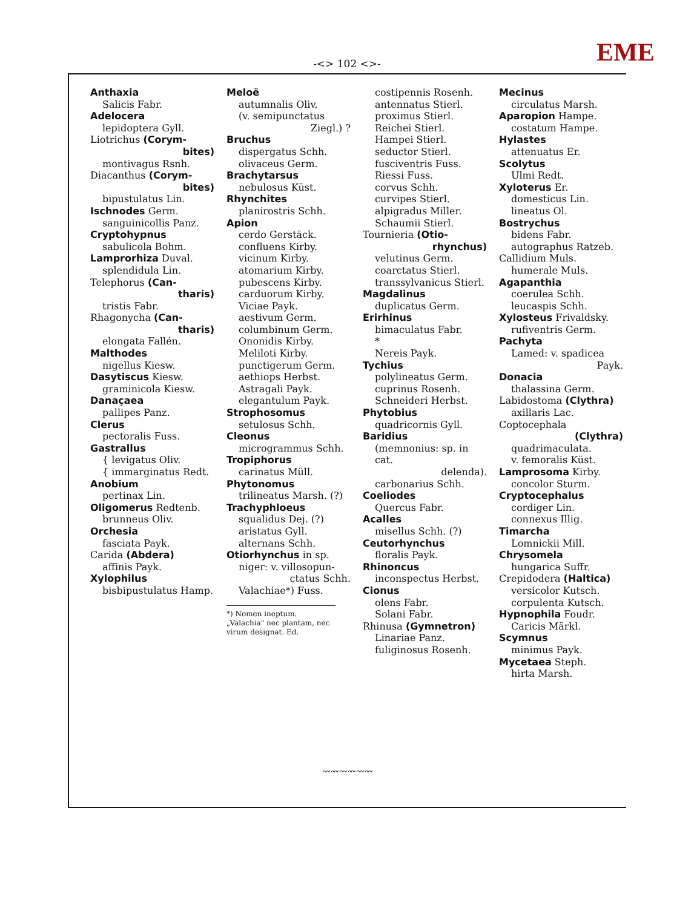EME
-<> 102 <>-
Anthaxia
Salicis Fabr.
Adelocera
lepidoptera Gyll.
Liotrichus (Corym-
bites)
montivagus Rsnh.
Diacanthus (Corym-
bites)
bipustulatus Lin.
Ischnodes Germ.
sanguinicollis Panz.
Cryptohypnus
sabulicola Bohm.
Lamprorhiza Duval.
splendidula Lin.
Telephorus (Can-
tharis)
tristis Fabr.
Rhagonycha (Can-
tharis)
elongata Fallén.
Malthodes
nigellus Kiesw.
Dasytiscus Kiesw.
graminicola Kiesw.
Danaçaea
pallipes Panz.
Clerus
pectoralis Fuss.
Gastrallus
{ levigatus Oliv.
{ immarginatus Redt.
Anobium
pertinax Lin.
Oligomerus Redtenb.
brunneus Oliv.
Orchesia
fasciata Payk.
Carida (Abdera)
affinis Payk.
Xylophilus
bisbipustulatus Hamp.
Meloë
autumnalis Oliv.
(v. semipunctatus
Ziegl.) ?
Bruchus
dispergatus Schh.
olivaceus Germ.
Brachytarsus
nebulosus Küst.
Rhynchites
planirostris Schh.
Apion
cerdo Gerstäck.
confluens Kirby.
vicinum Kirby.
atomarium Kirby.
pubescens Kirby.
carduorum Kirby.
Viciae Payk.
aestivum Germ.
columbinum Germ.
Ononidis Kirby.
Meliloti Kirby.
punctigerum Germ.
aethiops Herbst.
Astragali Payk.
elegantulum Payk.
Strophosomus
setulosus Schh.
Cleonus
microgrammus Schh.
Tropiphorus
carinatus Müll.
Phytonomus
trilineatus Marsh. (?)
Trachyphloeus
squalidus Dej. (?)
aristatus Gyll.
alternans Schh.
Otiorhynchus in sp.
niger: v. villosopun-
ctatus Schh.
Valachiae*) Fuss.
*) Nomen ineptum. „Valachia" nec plantam, nec virum designat. Ed.
costipennis Rosenh.
antennatus Stierl.
proximus Stierl.
Reichei Stierl.
Hampei Stierl.
seductor Stierl.
fusciventris Fuss.
Riessi Fuss.
corvus Schh.
curvipes Stierl.
alpigradus Miller.
Schaumii Stierl.
Tournieria (Otio-
rhynchus)
velutinus Germ.
coarctatus Stierl.
transsylvanicus Stierl.
Magdalinus
duplicatus Germ.
Erirhinus
bimaculatus Fabr.
*
Nereis Payk.
Tychius
polylineatus Germ.
cuprinus Rosenh.
Schneideri Herbst.
Phytobius
quadricornis Gyll.
Baridius
(memnonius: sp. in cat.
delenda).
carbonarius Schh.
Coeliodes
Quercus Fabr.
Acalles
misellus Schh. (?)
Ceutorhynchus
floralis Payk.
Rhinoncus
inconspectus Herbst.
Cionus
olens Fabr.
Solani Fabr.
Rhinusa (Gymnetron)
Linariae Panz.
fuliginosus Rosenh.
Mecinus
circulatus Marsh.
Aparopion Hampe.
costatum Hampe.
Hylastes
attenuatus Er.
Scolytus
Ulmi Redt.
Xyloterus Er.
domesticus Lin.
lineatus Ol.
Bostrychus
bidens Fabr.
autographus Ratzeb.
Callidium Muls.
humerale Muls.
Agapanthia
coerulea Schh.
leucaspis Schh.
Xylosteus Frivaldsky.
rufiventris Germ.
Pachyta
Lamed: v. spadicea
Payk.
Donacia
thalassina Germ.
Labidostoma (Clythra)
axillaris Lac.
Coptocephala
(Clythra)
quadrimaculata.
v. femoralis Küst.
Lamprosoma Kirby.
concolor Sturm.
Cryptocephalus
cordiger Lin.
connexus Illig.
Timarcha
Lomnickii Mill.
Chrysomela
hungarica Suffr.
Crepidodera (Haltica)
versicolor Kutsch.
corpulenta Kutsch.
Hypnophila Foudr.
Caricis Märkl.
Scymnus
minimus Payk.
Mycetaea Steph.
hirta Marsh.
〰〰〰〰〰〰